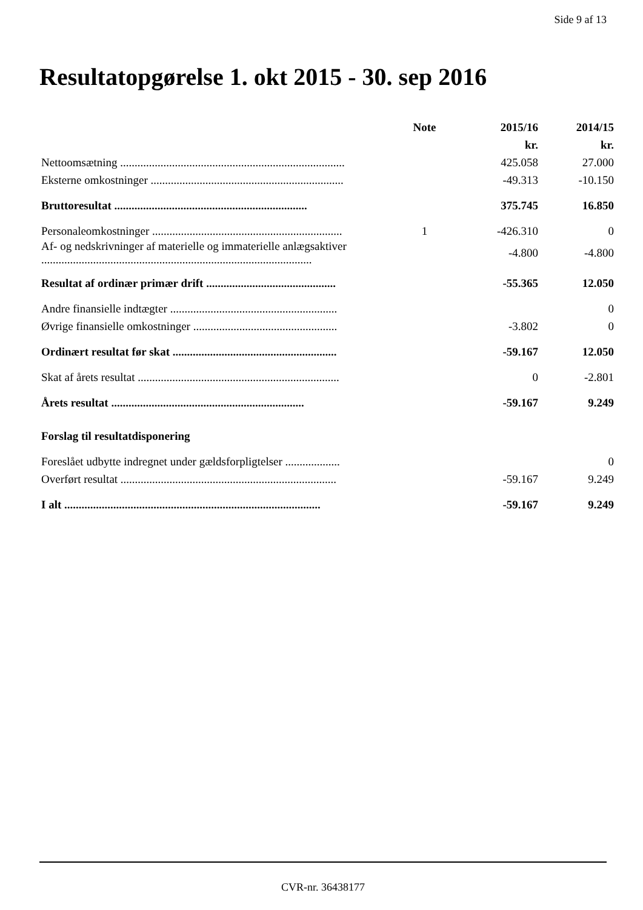Side 9 af 13
Resultatopgørelse 1. okt 2015 - 30. sep 2016
| | Note | 2015/16 | 2014/15 |
| | | kr. | kr. |
| Nettoomsætning .............................................................................. | | 425.058 | 27.000 |
| Eksterne omkostninger ................................................................... | | -49.313 | -10.150 |
| Bruttoresultat ................................................................... | | 375.745 | 16.850 |
| Personaleomkostninger .................................................................. | 1 | -426.310 | 0 |
| Af- og nedskrivninger af materielle og immaterielle anlægsaktiver .............................................................................................. | | -4.800 | -4.800 |
| Resultat af ordinær primær drift ............................................. | | -55.365 | 12.050 |
| Andre finansielle indtægter .......................................................... | | | 0 |
| Øvrige finansielle omkostninger .................................................. | | -3.802 | 0 |
| Ordinært resultat før skat ......................................................... | | -59.167 | 12.050 |
| Skat af årets resultat ...................................................................... | | 0 | -2.801 |
| Årets resultat ................................................................... | | -59.167 | 9.249 |
| Forslag til resultatdisponering | | | |
| Foreslået udbytte indregnet under gældsforpligtelser ................... | | | 0 |
| Overført resultat ........................................................................... | | -59.167 | 9.249 |
| I alt ......................................................................................... | | -59.167 | 9.249 |
CVR-nr. 36438177